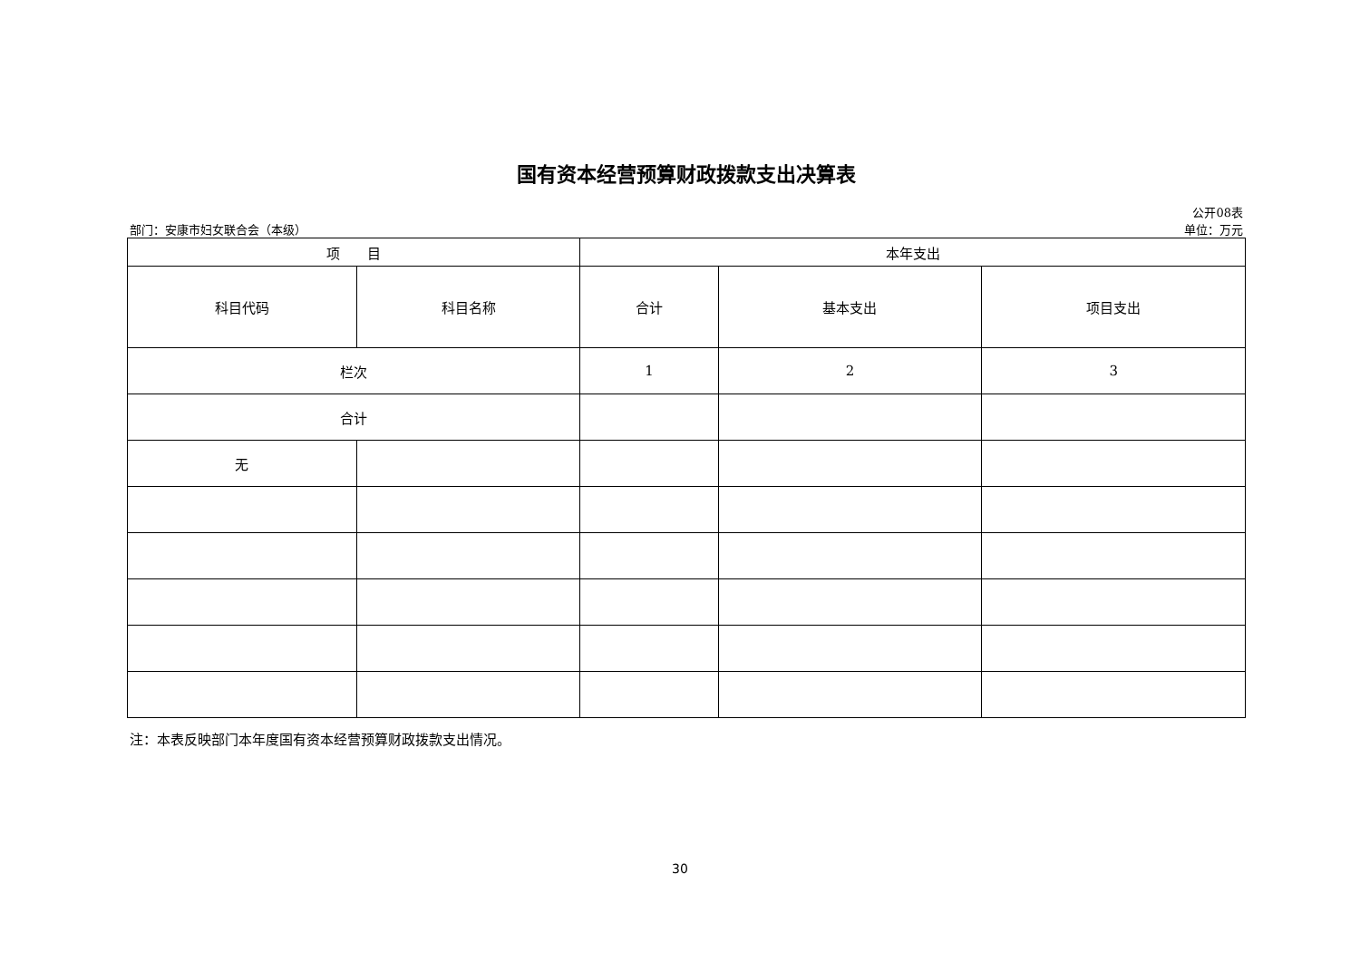国有资本经营预算财政拨款支出决算表
公开08表
部门：安康市妇女联合会（本级） 单位：万元
| 项 目 | | 本年支出 | | |
| --- | --- | --- | --- | --- |
| 科目代码 | 科目名称 | 合计 | 基本支出 | 项目支出 |
| 栏次 | | 1 | 2 | 3 |
| 合计 | | | | |
| 无 | | | | |
注：本表反映部门本年度国有资本经营预算财政拨款支出情况。
30